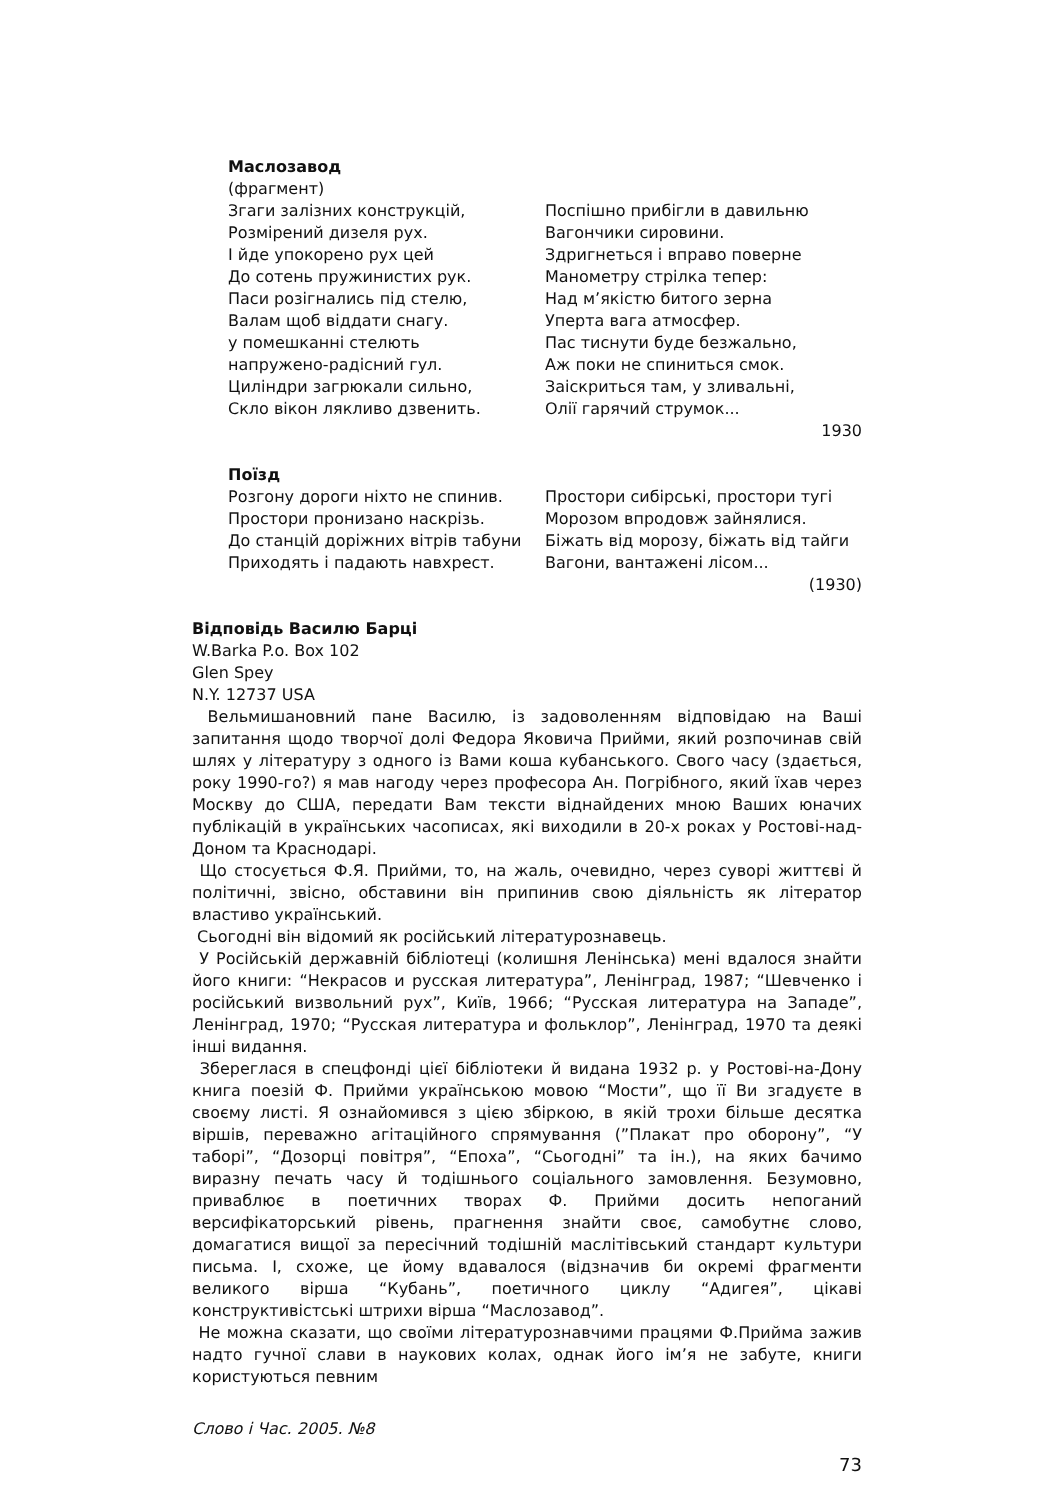Маслозавод
(фрагмент)
Згаги залізних конструкцій,
Розмірений дизеля рух.
І йде упокорено рух цей
До сотень пружинистих рук.
Паси розігнались під стелю,
Валам щоб віддати снагу.
у помешканні стелють
напружено-радісний гул.
Циліндри загрюкали сильно,
Скло вікон лякливо дзвенить.
Поспішно прибігли в давильню
Вагончики сировини.
Здригнеться і вправо поверне
Манометру стрілка тепер:
Над м’якістю битого зерна
Уперта вага атмосфер.
Пас тиснути буде безжально,
Аж поки не спиниться смок.
Заіскриться там, у зливальні,
Олії гарячий струмок...
1930
Поїзд
Розгону дороги ніхто не спинив.
Простори пронизано наскрізь.
До станцій доріжних вітрів табуни
Приходять і падають навхрест.
Простори сибірські, простори тугі
Морозом впродовж зайнялися.
Біжать від морозу, біжать від тайги
Вагони, вантажені лісом...
(1930)
Відповідь Василю Барці
W.Barka P.o. Box 102
Glen Spey
N.Y. 12737 USA
Вельмишановний пане Василю, із задоволенням відповідаю на Ваші запитання щодо творчої долі Федора Яковича Прийми, який розпочинав свій шлях у літературу з одного із Вами коша кубанського. Свого часу (здається, року 1990-го?) я мав нагоду через професора Ан. Погрібного, який їхав через Москву до США, передати Вам тексти віднайдених мною Ваших юначих публікацій в українських часописах, які виходили в 20-х роках у Ростові-над-Доном та Краснодарі.
Що стосується Ф.Я. Прийми, то, на жаль, очевидно, через суворі життєві й політичні, звісно, обставини він припинив свою діяльність як літератор властиво український.
Сьогодні він відомий як російський літературознавець.
У Російській державній бібліотеці (колишня Ленінська) мені вдалося знайти його книги: “Некрасов и русская литература”, Ленінград, 1987; “Шевченко і російський визвольний рух”, Київ, 1966; “Русская литература на Западе”, Ленінград, 1970; “Русская литература и фольклор”, Ленінград, 1970 та деякі інші видання.
Збереглася в спецфонді цієї бібліотеки й видана 1932 р. у Ростові-на-Дону книга поезій Ф. Прийми українською мовою “Мости”, що її Ви згадуєте в своєму листі. Я ознайомився з цією збіркою, в якій трохи більше десятка віршів, переважно агітаційного спрямування (”Плакат про оборону”, “У таборі”, “Дозорці повітря”, “Епоха”, “Сьогодні” та ін.), на яких бачимо виразну печать часу й тодішнього соціального замовлення. Безумовно, приваблює в поетичних творах Ф. Прийми досить непоганий версифікаторський рівень, прагнення знайти своє, самобутнє слово, домагатися вищої за пересічний тодішній маслітівський стандарт культури письма. І, схоже, це йому вдавалося (відзначив би окремі фрагменти великого вірша “Кубань”, поетичного циклу “Адигея”, цікаві конструктивістські штрихи вірша “Маслозавод”.
Не можна сказати, що своїми літературознавчими працями Ф.Прийма зажив надто гучної слави в наукових колах, однак його ім’я не забуте, книги користуються певним
Слово і Час. 2005. №8
73